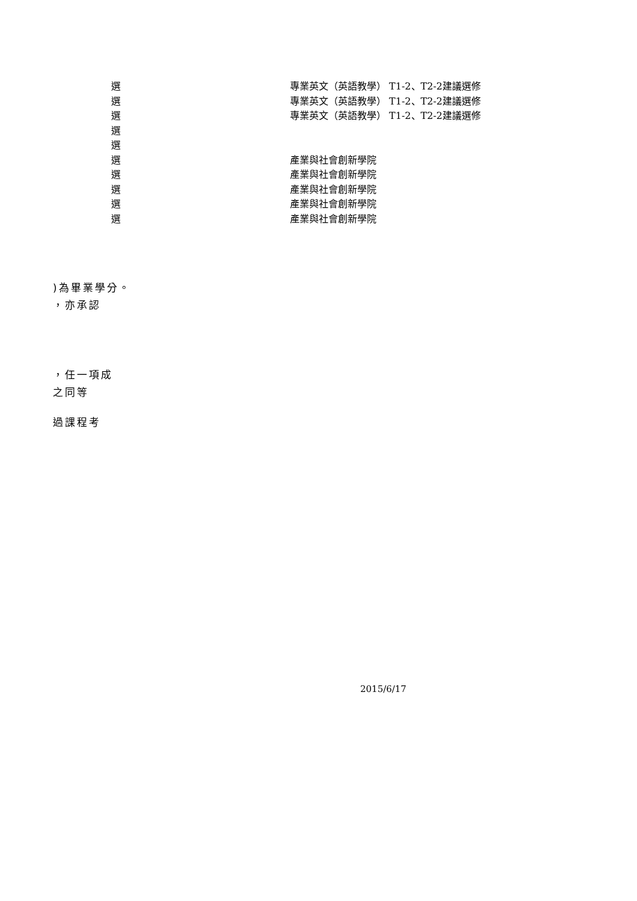| 選 | 專業英文（英語教學） T1-2、T2-2建議選修 |
| 選 | 專業英文（英語教學） T1-2、T2-2建議選修 |
| 選 | 專業英文（英語教學） T1-2、T2-2建議選修 |
| 選 | |
| 選 | |
| 選 | 產業與社會創新學院 |
| 選 | 產業與社會創新學院 |
| 選 | 產業與社會創新學院 |
| 選 | 產業與社會創新學院 |
| 選 | 產業與社會創新學院 |
)為畢業學分。
，亦承認
，任一項成
之同等
過課程考
2015/6/17